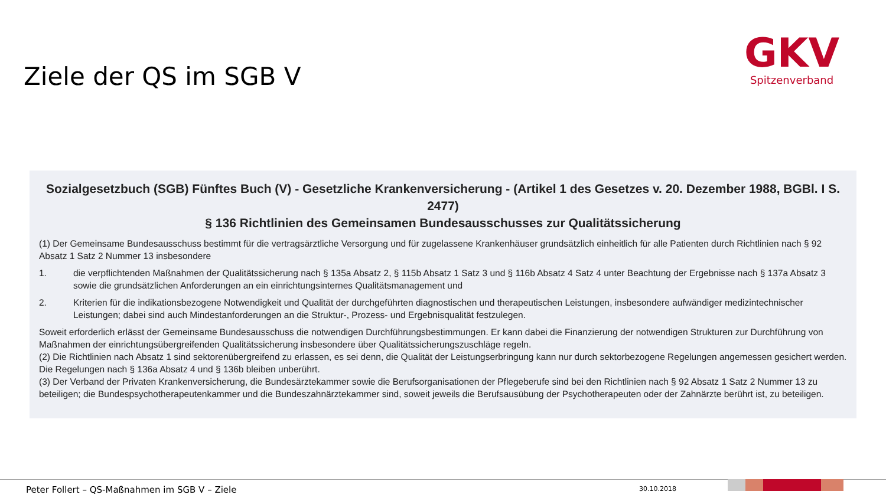Ziele der QS im SGB V
GKV
Spitzenverband
Sozialgesetzbuch (SGB) Fünftes Buch (V) - Gesetzliche Krankenversicherung - (Artikel 1 des Gesetzes v. 20. Dezember 1988, BGBl. I S. 2477)
§ 136 Richtlinien des Gemeinsamen Bundesausschusses zur Qualitätssicherung
(1) Der Gemeinsame Bundesausschuss bestimmt für die vertragsärztliche Versorgung und für zugelassene Krankenhäuser grundsätzlich einheitlich für alle Patienten durch Richtlinien nach § 92 Absatz 1 Satz 2 Nummer 13 insbesondere
1. die verpflichtenden Maßnahmen der Qualitätssicherung nach § 135a Absatz 2, § 115b Absatz 1 Satz 3 und § 116b Absatz 4 Satz 4 unter Beachtung der Ergebnisse nach § 137a Absatz 3 sowie die grundsätzlichen Anforderungen an ein einrichtungsinternes Qualitätsmanagement und
2. Kriterien für die indikationsbezogene Notwendigkeit und Qualität der durchgeführten diagnostischen und therapeutischen Leistungen, insbesondere aufwändiger medizintechnischer Leistungen; dabei sind auch Mindestanforderungen an die Struktur-, Prozess- und Ergebnisqualität festzulegen.
Soweit erforderlich erlässt der Gemeinsame Bundesausschuss die notwendigen Durchführungsbestimmungen. Er kann dabei die Finanzierung der notwendigen Strukturen zur Durchführung von Maßnahmen der einrichtungsübergreifenden Qualitätssicherung insbesondere über Qualitätssicherungszuschläge regeln.
(2) Die Richtlinien nach Absatz 1 sind sektorenübergreifend zu erlassen, es sei denn, die Qualität der Leistungserbringung kann nur durch sektorbezogene Regelungen angemessen gesichert werden. Die Regelungen nach § 136a Absatz 4 und § 136b bleiben unberührt.
(3) Der Verband der Privaten Krankenversicherung, die Bundesärztekammer sowie die Berufsorganisationen der Pflegeberufe sind bei den Richtlinien nach § 92 Absatz 1 Satz 2 Nummer 13 zu beteiligen; die Bundespsychotherapeutenkammer und die Bundeszahnärztekammer sind, soweit jeweils die Berufsausübung der Psychotherapeuten oder der Zahnärzte berührt ist, zu beteiligen.
Peter Follert – QS-Maßnahmen im SGB V – Ziele
30.10.2018